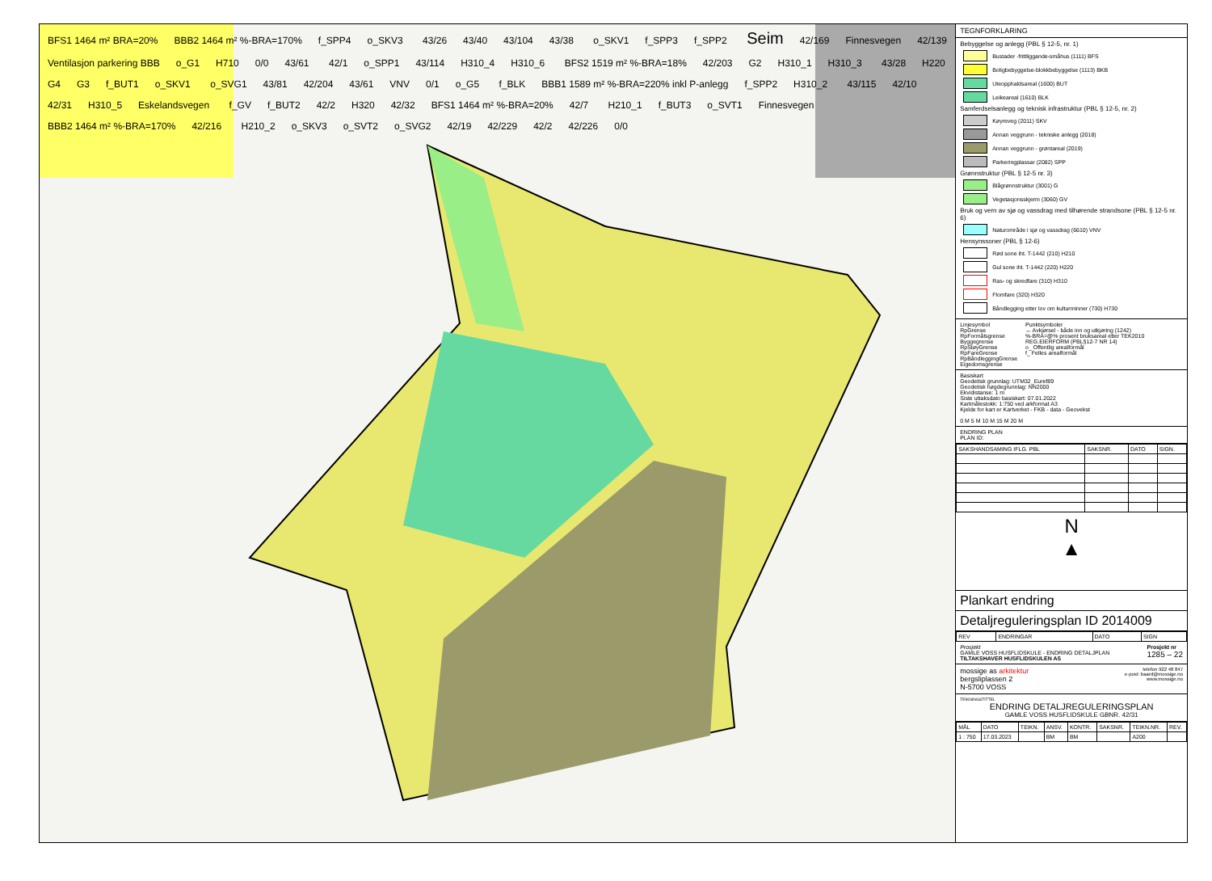BFS1 1464 m² BRA=20% BBB2 1464 m² %-BRA=170% f_SPP4 o_SKV3 43/26 43/40 43/104 43/38 o_SKV1 f_SPP3 f_SPP2 Seim 42/169 Finnesvegen 42/139 Ventilasjon parkering BBB o_G1 H710 0/0 43/61 42/1 o_SPP1 43/114 H310_4 H310_6 BFS2 1519 m² %-BRA=18% 42/203 G2 H310_1 H310_3 43/28 H220 G4 G3 f_BUT1 o_SKV1 o_SVG1 43/81 42/204 43/61 VNV 0/1 o_G5 f_BLK BBB1 1589 m² %-BRA=220% inkl P-anlegg f_SPP2 H310_2 43/115 42/10 42/31 H310_5 Eskelandsvegen f_GV f_BUT2 42/2 H320 42/32 BFS1 1464 m² %-BRA=20% 42/7 H210_1 f_BUT3 o_SVT1 Finnesvegen BBB2 1464 m² %-BRA=170% 42/216 H210_2 o_SKV3 o_SVT2 o_SVG2 42/19 42/229 42/2 42/226 0/0
TEGNFORKLARING
Bebyggelse og anlegg (PBL § 12-5, nr. 1)
Bustader -frittliggande-småhus (1111) BFS
Boligbebyggelse-blokkbebyggelse (1113) BKB
Uteopphaldsareal (1600) BUT
Leikeareal (1610) BLK
Samferdselsanlegg og teknisk infrastruktur (PBL § 12-5, nr. 2)
Køyreveg (2011) SKV
Annan veggrunn - tekniske anlegg (2018)
Annan veggrunn - grøntareal (2019)
Parkeringplassar (2082) SPP
Grønnstruktur (PBL § 12-5 nr. 3)
Blågrønnstruktur (3001) G
Vegetasjonsskjerm (3060) GV
Bruk og vern av sjø og vassdrag med tilhørende strandsone (PBL § 12-5 nr. 6)
Naturområde i sjø og vassdrag (6610) VNV
Hensynssoner (PBL § 12-6)
Rød sone iht. T-1442 (210) H210
Gul sone iht. T-1442 (220) H220
Ras- og skredfare (310) H310
Flomfare (320) H320
Båndlegging etter lov om kulturminner (730) H730
Linjesymbol
RpGrense
RpFormålsgrense
Byggegrense
RpStøyGrense
RpFareGrense
RpBåndleggingGrense
Eigedomsgrense
Punktsymboler
↔ Avkjørsel - både inn og utkjøring (1242)
%-BRA=@% prosent bruksareal etter TEK2010
REG.EIERFORM (PBL§12-7 NR 14)
o_ Offentlig arealformål
f_ Felles arealformål
Basiskart
Geodetisk grunnlag: UTM32_Euref89
Geodetisk høgdegrunnlag: NN2000
Ekvidistanse: 1 m
Siste uttaksdato basiskart: 07.01.2022
Kartmålestokk: 1:750 ved arkformat A3
Kjelde for kart er Kartverket - FKB - data - Geovekst
0 M 5 M 10 M 15 M 20 M
ENDRING PLAN
PLAN ID:
| SAKSHANDSAMING IFLG. PBL | SAKSNR. | DATO | SIGN. |
| --- | --- | --- | --- |
N
▲
Plankart endring
Detaljreguleringsplan ID 2014009
| REV | ENDRINGAR | DATO | SIGN |
| --- | --- | --- | --- |
Prosjekt
GAMLE VOSS HUSFLIDSKULE - ENDRING DETALJPLAN
TILTAKSHAVER HUSFLIDSKULEN AS
Prosjekt nr
1285 – 22
mossige as arkitektur
bergsliplassen 2
N-5700 VOSS
telefon 922 48 847
e-post: baard@mossige.no
www.mossige.no
TEIKNINGSTITTEL
ENDRING DETALJREGULERINGSPLAN
GAMLE VOSS HUSFLIDSKULE GBNR. 42/31
| MÅL | DATO | TEIKN. | ANSV. | KONTR. | SAKSNR. | TEIKN.NR. | REV. |
| --- | --- | --- | --- | --- | --- | --- | --- |
| 1 : 750 | 17.03.2023 | | BM | BM | | A200 | |